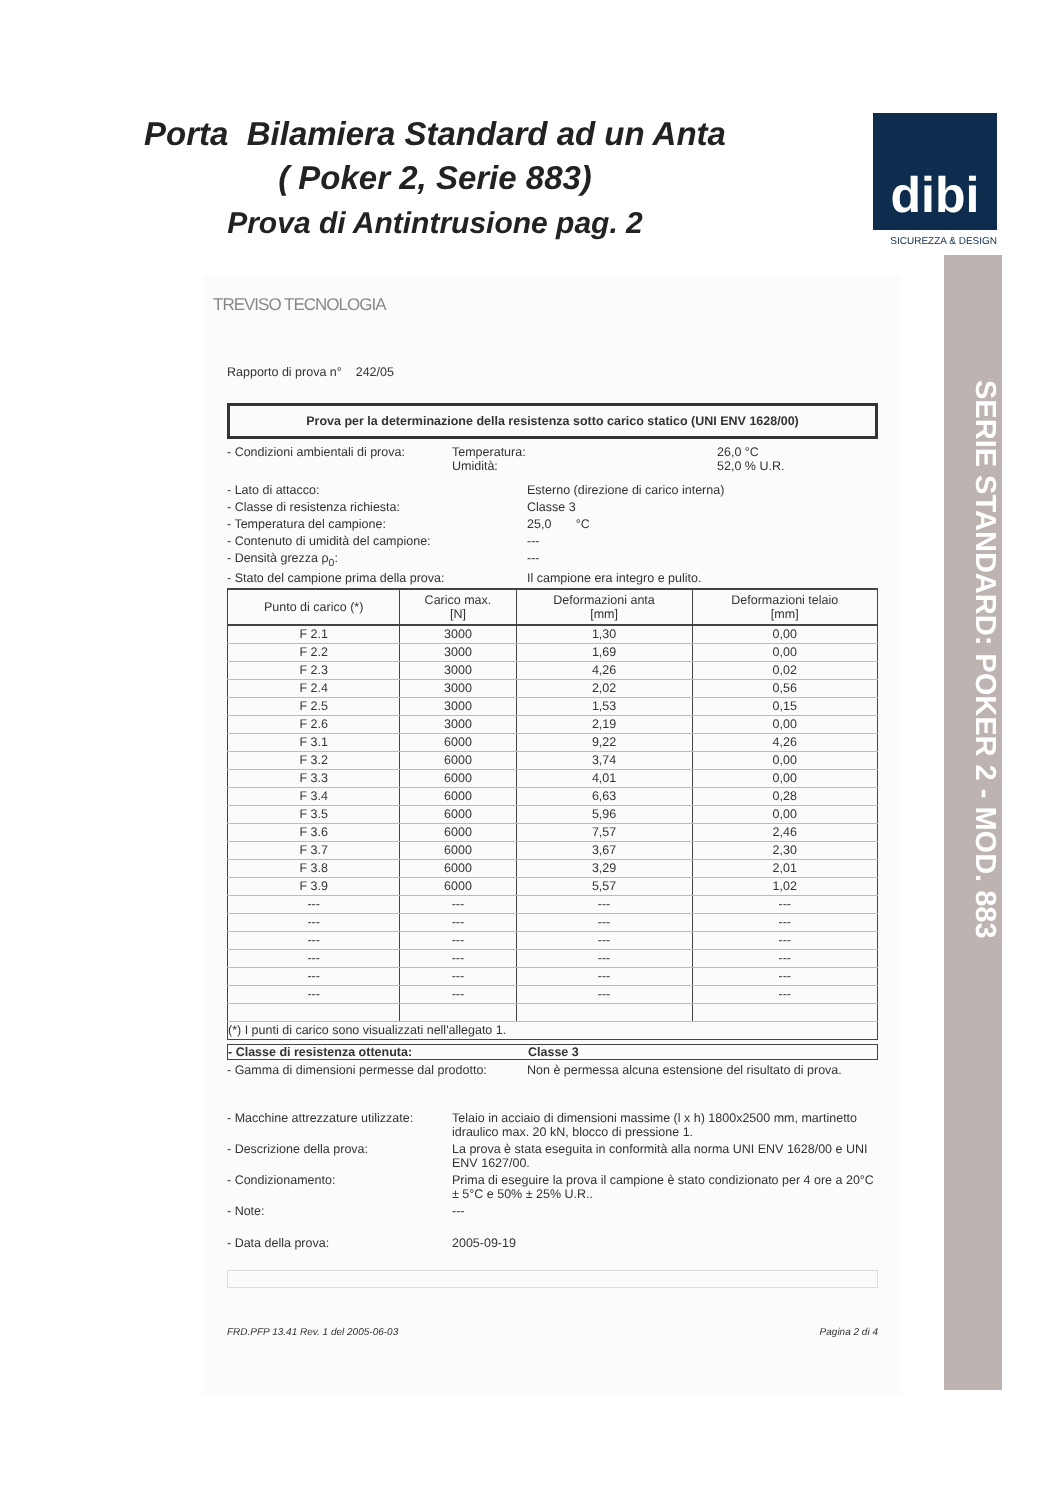Porta Bilamiera Standard ad un Anta
( Poker 2, Serie 883)
Prova di Antintrusione pag. 2
dibi
SICUREZZA & DESIGN
TREVISO TECNOLOGIA
Rapporto di prova n° 242/05
Prova per la determinazione della resistenza sotto carico statico (UNI ENV 1628/00)
- Condizioni ambientali di prova: Temperatura:
Umidità: 26,0 °C
52,0 % U.R.
- Lato di attacco: Esterno (direzione di carico interna)
- Classe di resistenza richiesta: Classe 3
- Temperatura del campione: 25,0 °C
- Contenuto di umidità del campione: ---
- Densità grezza ρ<sub>0</sub>: ---
- Stato del campione prima della prova: Il campione era integro e pulito.
| Punto di carico (*) | Carico max. [N] | Deformazioni anta [mm] | Deformazioni telaio [mm] |
| --- | --- | --- | --- |
| F 2.1 | 3000 | 1,30 | 0,00 |
| F 2.2 | 3000 | 1,69 | 0,00 |
| F 2.3 | 3000 | 4,26 | 0,02 |
| F 2.4 | 3000 | 2,02 | 0,56 |
| F 2.5 | 3000 | 1,53 | 0,15 |
| F 2.6 | 3000 | 2,19 | 0,00 |
| F 3.1 | 6000 | 9,22 | 4,26 |
| F 3.2 | 6000 | 3,74 | 0,00 |
| F 3.3 | 6000 | 4,01 | 0,00 |
| F 3.4 | 6000 | 6,63 | 0,28 |
| F 3.5 | 6000 | 5,96 | 0,00 |
| F 3.6 | 6000 | 7,57 | 2,46 |
| F 3.7 | 6000 | 3,67 | 2,30 |
| F 3.8 | 6000 | 3,29 | 2,01 |
| F 3.9 | 6000 | 5,57 | 1,02 |
| --- | --- | --- | --- |
| --- | --- | --- | --- |
| --- | --- | --- | --- |
| --- | --- | --- | --- |
| --- | --- | --- | --- |
| --- | --- | --- | --- |
| (*) I punti di carico sono visualizzati nell'allegato 1. | | | |
- Classe di resistenza ottenuta: Classe 3
- Gamma di dimensioni permesse dal prodotto: Non è permessa alcuna estensione del risultato di prova.
- Macchine attrezzature utilizzate: Telaio in acciaio di dimensioni massime (l x h) 1800x2500 mm, martinetto idraulico max. 20 kN, blocco di pressione 1.
- Descrizione della prova: La prova è stata eseguita in conformità alla norma UNI ENV 1628/00 e UNI ENV 1627/00.
- Condizionamento: Prima di eseguire la prova il campione è stato condizionato per 4 ore a 20°C ± 5°C e 50% ± 25% U.R..
- Note: ---
- Data della prova: 2005-09-19
FRD.PFP 13.41 Rev. 1 del 2005-06-03 Pagina 2 di 4
SERIE STANDARD: POKER 2 - MOD. 883